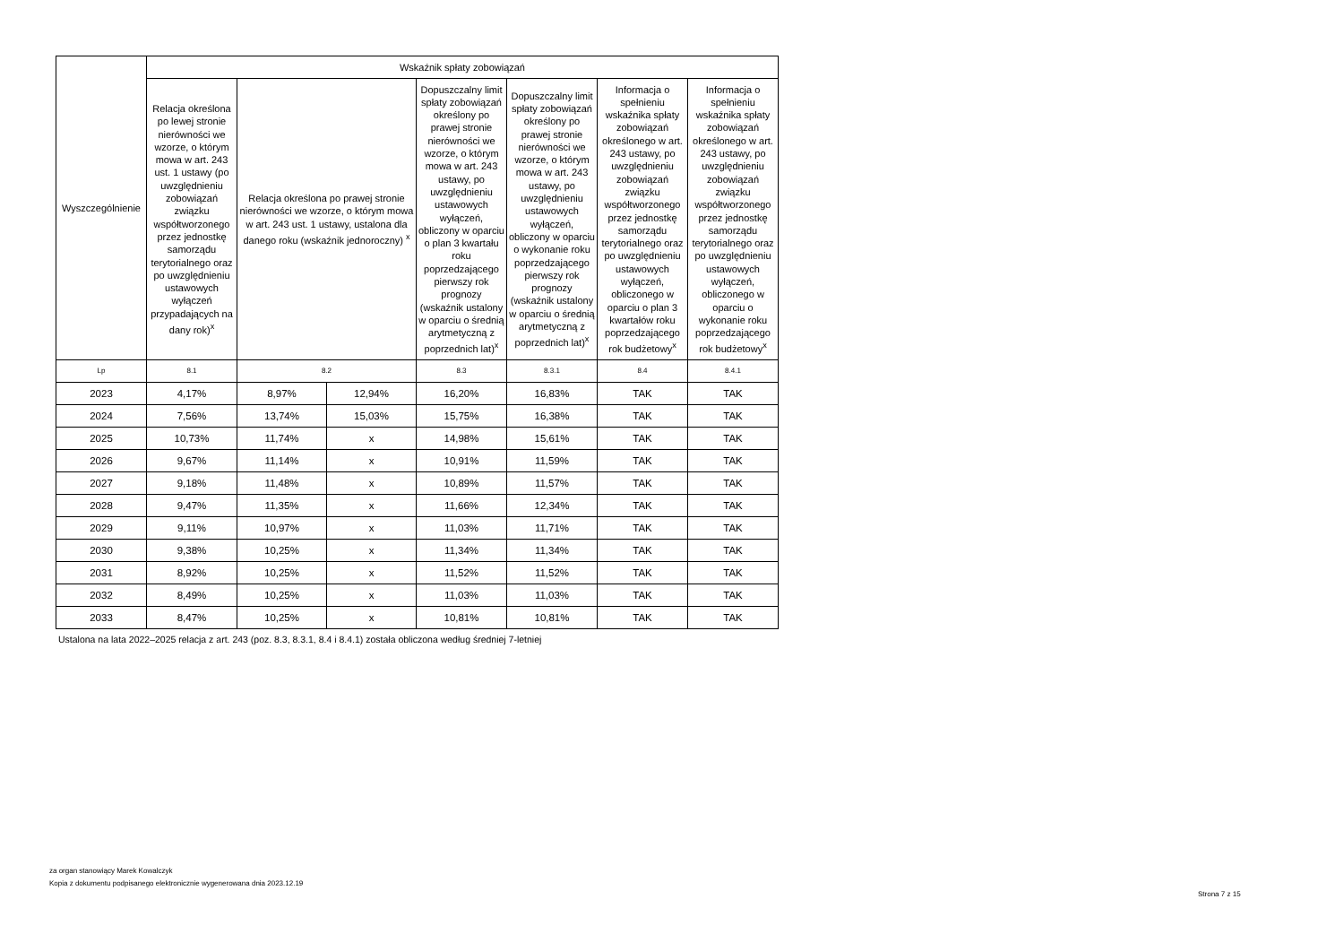| Wyszczególnienie | Wskaźnik spłaty zobowiązań | | | | | | |
| --- | --- | --- | --- | --- | --- | --- | --- |
| | Relacja określona po lewej stronie nierówności we wzorze, o którym mowa w art. 243 ust. 1 ustawy (po uwzględnieniu zobowiązań związku współtworzonego przez jednostkę samorządu terytorialnego oraz po uwzględnieniu ustawowych wyłączeń przypadających na dany rok)<sup>x</sup> | Relacja określona po prawej stronie nierówności we wzorze, o którym mowa w art. 243 ust. 1 ustawy, ustalona dla danego roku (wskaźnik jednoroczny) <sup>x</sup> | | Dopuszczalny limit spłaty zobowiązań określony po prawej stronie nierówności we wzorze, o którym mowa w art. 243 ustawy, po uwzględnieniu ustawowych wyłączeń, obliczony w oparciu o plan 3 kwartału roku poprzedzającego pierwszy rok prognozy (wskaźnik ustalony w oparciu o średnią arytmetyczną z poprzednich lat)<sup>x</sup> | Dopuszczalny limit spłaty zobowiązań określony po prawej stronie nierówności we wzorze, o którym mowa w art. 243 ustawy, po uwzględnieniu ustawowych wyłączeń, obliczony w oparciu o wykonanie roku poprzedzającego pierwszy rok prognozy (wskaźnik ustalony w oparciu o średnią arytmetyczną z poprzednich lat)<sup>x</sup> | Informacja o spełnieniu wskaźnika spłaty zobowiązań określonego w art. 243 ustawy, po uwzględnieniu zobowiązań związku współtworzonego przez jednostkę samorządu terytorialnego oraz po uwzględnieniu ustawowych wyłączeń, obliczonego w oparciu o plan 3 kwartałów roku poprzedzającego rok budżetowy<sup>x</sup> | Informacja o spełnieniu wskaźnika spłaty zobowiązań określonego w art. 243 ustawy, po uwzględnieniu zobowiązań związku współtworzonego przez jednostkę samorządu terytorialnego oraz po uwzględnieniu ustawowych wyłączeń, obliczonego w oparciu o wykonanie roku poprzedzającego rok budżetowy<sup>x</sup> |
| Lp | 8.1 | 8.2 | | 8.3 | 8.3.1 | 8.4 | 8.4.1 |
| 2023 | 4,17% | 8,97% | 12,94% | 16,20% | 16,83% | TAK | TAK |
| 2024 | 7,56% | 13,74% | 15,03% | 15,75% | 16,38% | TAK | TAK |
| 2025 | 10,73% | 11,74% | x | 14,98% | 15,61% | TAK | TAK |
| 2026 | 9,67% | 11,14% | x | 10,91% | 11,59% | TAK | TAK |
| 2027 | 9,18% | 11,48% | x | 10,89% | 11,57% | TAK | TAK |
| 2028 | 9,47% | 11,35% | x | 11,66% | 12,34% | TAK | TAK |
| 2029 | 9,11% | 10,97% | x | 11,03% | 11,71% | TAK | TAK |
| 2030 | 9,38% | 10,25% | x | 11,34% | 11,34% | TAK | TAK |
| 2031 | 8,92% | 10,25% | x | 11,52% | 11,52% | TAK | TAK |
| 2032 | 8,49% | 10,25% | x | 11,03% | 11,03% | TAK | TAK |
| 2033 | 8,47% | 10,25% | x | 10,81% | 10,81% | TAK | TAK |
Ustalona na lata 2022–2025 relacja z art. 243 (poz. 8.3, 8.3.1, 8.4 i 8.4.1) została obliczona według średniej 7-letniej
za organ stanowiący Marek Kowalczyk
Kopia z dokumentu podpisanego elektronicznie wygenerowana dnia 2023.12.19
Strona 7 z 15